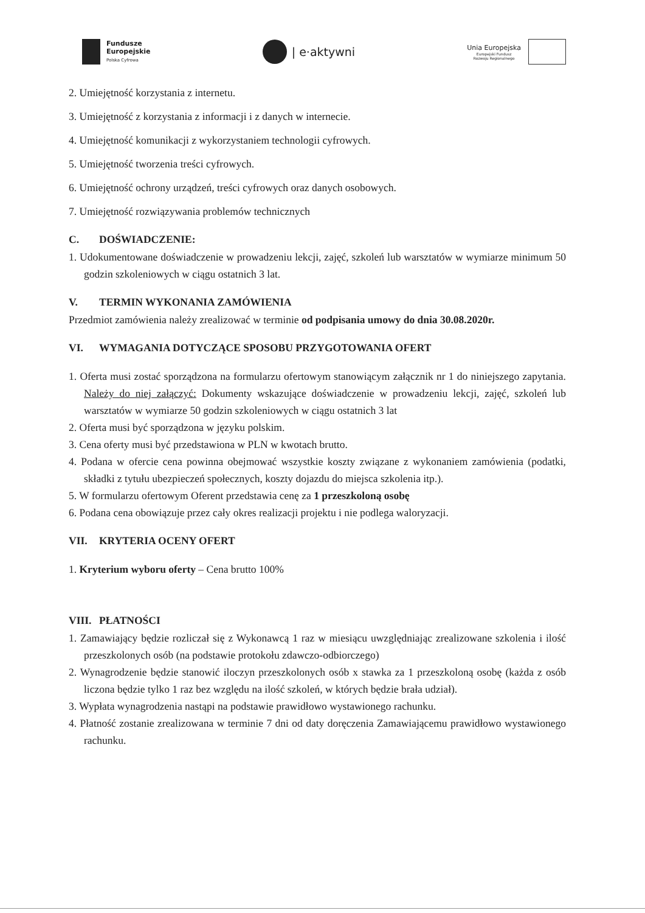Fundusze
Europejskie
Polska Cyfrowa
| e·aktywni
Unia Europejska
Europejski Fundusz
Rozwoju Regionalnego
2. Umiejętność korzystania z internetu.
3. Umiejętność z korzystania z informacji i z danych w internecie.
4. Umiejętność komunikacji z wykorzystaniem technologii cyfrowych.
5. Umiejętność tworzenia treści cyfrowych.
6. Umiejętność ochrony urządzeń, treści cyfrowych oraz danych osobowych.
7. Umiejętność rozwiązywania problemów technicznych
C. DOŚWIADCZENIE:
1. Udokumentowane doświadczenie w prowadzeniu lekcji, zajęć, szkoleń lub warsztatów w wymiarze minimum 50 godzin szkoleniowych w ciągu ostatnich 3 lat.
V. TERMIN WYKONANIA ZAMÓWIENIA
Przedmiot zamówienia należy zrealizować w terminie od podpisania umowy do dnia 30.08.2020r.
VI. WYMAGANIA DOTYCZĄCE SPOSOBU PRZYGOTOWANIA OFERT
1. Oferta musi zostać sporządzona na formularzu ofertowym stanowiącym załącznik nr 1 do niniejszego zapytania. Należy do niej załączyć: Dokumenty wskazujące doświadczenie w prowadzeniu lekcji, zajęć, szkoleń lub warsztatów w wymiarze 50 godzin szkoleniowych w ciągu ostatnich 3 lat
2. Oferta musi być sporządzona w języku polskim.
3. Cena oferty musi być przedstawiona w PLN w kwotach brutto.
4. Podana w ofercie cena powinna obejmować wszystkie koszty związane z wykonaniem zamówienia (podatki, składki z tytułu ubezpieczeń społecznych, koszty dojazdu do miejsca szkolenia itp.).
5. W formularzu ofertowym Oferent przedstawia cenę za 1 przeszkoloną osobę
6. Podana cena obowiązuje przez cały okres realizacji projektu i nie podlega waloryzacji.
VII. KRYTERIA OCENY OFERT
1. Kryterium wyboru oferty – Cena brutto 100%
VIII. PŁATNOŚCI
1. Zamawiający będzie rozliczał się z Wykonawcą 1 raz w miesiącu uwzględniając zrealizowane szkolenia i ilość przeszkolonych osób (na podstawie protokołu zdawczo-odbiorczego)
2. Wynagrodzenie będzie stanowić iloczyn przeszkolonych osób x stawka za 1 przeszkoloną osobę (każda z osób liczona będzie tylko 1 raz bez względu na ilość szkoleń, w których będzie brała udział).
3. Wypłata wynagrodzenia nastąpi na podstawie prawidłowo wystawionego rachunku.
4. Płatność zostanie zrealizowana w terminie 7 dni od daty doręczenia Zamawiającemu prawidłowo wystawionego rachunku.